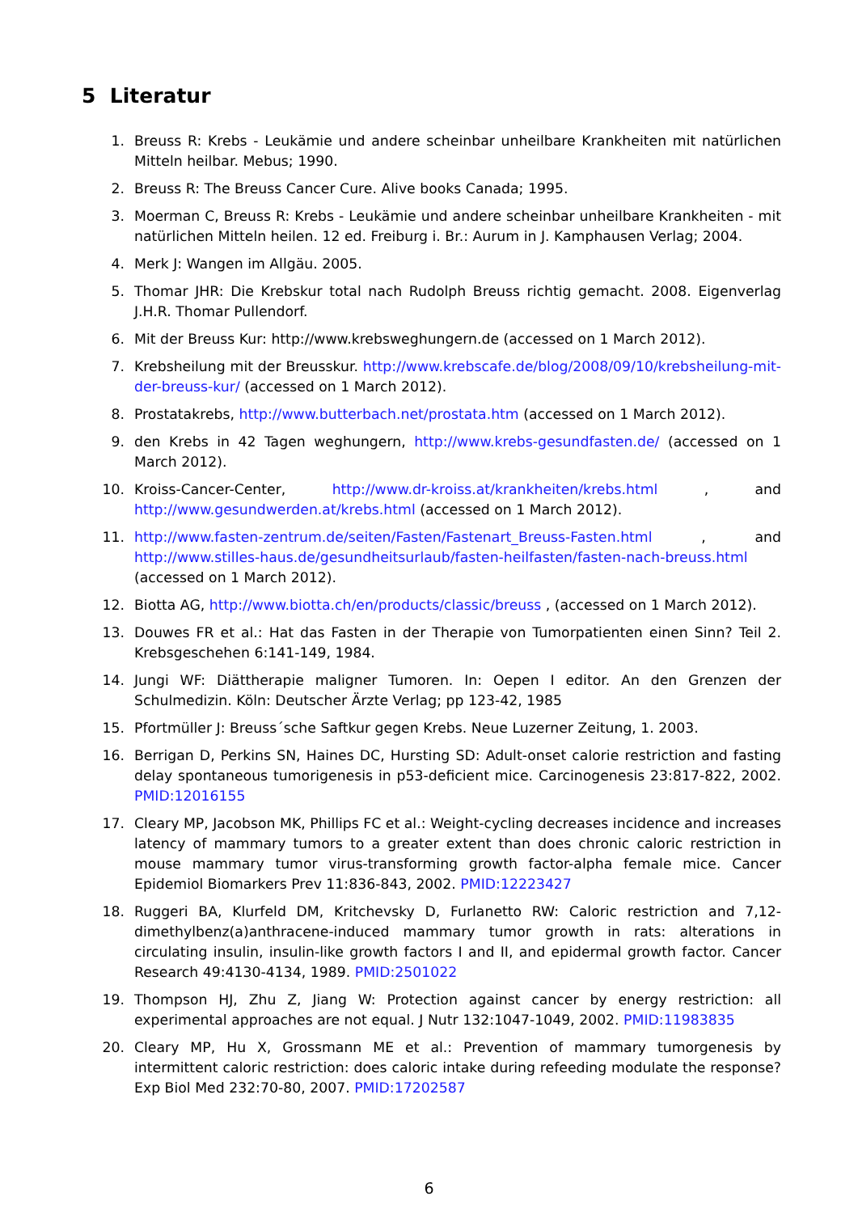5 Literatur
1. Breuss R: Krebs - Leukämie und andere scheinbar unheilbare Krankheiten mit natürlichen Mitteln heilbar. Mebus; 1990.
2. Breuss R: The Breuss Cancer Cure. Alive books Canada; 1995.
3. Moerman C, Breuss R: Krebs - Leukämie und andere scheinbar unheilbare Krankheiten - mit natürlichen Mitteln heilen. 12 ed. Freiburg i. Br.: Aurum in J. Kamphausen Verlag; 2004.
4. Merk J: Wangen im Allgäu. 2005.
5. Thomar JHR: Die Krebskur total nach Rudolph Breuss richtig gemacht. 2008. Eigenverlag J.H.R. Thomar Pullendorf.
6. Mit der Breuss Kur: http://www.krebsweghungern.de (accessed on 1 March 2012).
7. Krebsheilung mit der Breusskur. http://www.krebscafe.de/blog/2008/09/10/krebsheilung-mit-der-breuss-kur/ (accessed on 1 March 2012).
8. Prostatakrebs, http://www.butterbach.net/prostata.htm (accessed on 1 March 2012).
9. den Krebs in 42 Tagen weghungern, http://www.krebs-gesundfasten.de/ (accessed on 1 March 2012).
10. Kroiss-Cancer-Center, http://www.dr-kroiss.at/krankheiten/krebs.html , and http://www.gesundwerden.at/krebs.html (accessed on 1 March 2012).
11. http://www.fasten-zentrum.de/seiten/Fasten/Fastenart_Breuss-Fasten.html , and http://www.stilles-haus.de/gesundheitsurlaub/fasten-heilfasten/fasten-nach-breuss.html (accessed on 1 March 2012).
12. Biotta AG, http://www.biotta.ch/en/products/classic/breuss , (accessed on 1 March 2012).
13. Douwes FR et al.: Hat das Fasten in der Therapie von Tumorpatienten einen Sinn? Teil 2. Krebsgeschehen 6:141-149, 1984.
14. Jungi WF: Diättherapie maligner Tumoren. In: Oepen I editor. An den Grenzen der Schulmedizin. Köln: Deutscher Ärzte Verlag; pp 123-42, 1985
15. Pfortmüller J: Breuss´sche Saftkur gegen Krebs. Neue Luzerner Zeitung, 1. 2003.
16. Berrigan D, Perkins SN, Haines DC, Hursting SD: Adult-onset calorie restriction and fasting delay spontaneous tumorigenesis in p53-deficient mice. Carcinogenesis 23:817-822, 2002. PMID:12016155
17. Cleary MP, Jacobson MK, Phillips FC et al.: Weight-cycling decreases incidence and increases latency of mammary tumors to a greater extent than does chronic caloric restriction in mouse mammary tumor virus-transforming growth factor-alpha female mice. Cancer Epidemiol Biomarkers Prev 11:836-843, 2002. PMID:12223427
18. Ruggeri BA, Klurfeld DM, Kritchevsky D, Furlanetto RW: Caloric restriction and 7,12-dimethylbenz(a)anthracene-induced mammary tumor growth in rats: alterations in circulating insulin, insulin-like growth factors I and II, and epidermal growth factor. Cancer Research 49:4130-4134, 1989. PMID:2501022
19. Thompson HJ, Zhu Z, Jiang W: Protection against cancer by energy restriction: all experimental approaches are not equal. J Nutr 132:1047-1049, 2002. PMID:11983835
20. Cleary MP, Hu X, Grossmann ME et al.: Prevention of mammary tumorgenesis by intermittent caloric restriction: does caloric intake during refeeding modulate the response? Exp Biol Med 232:70-80, 2007. PMID:17202587
6